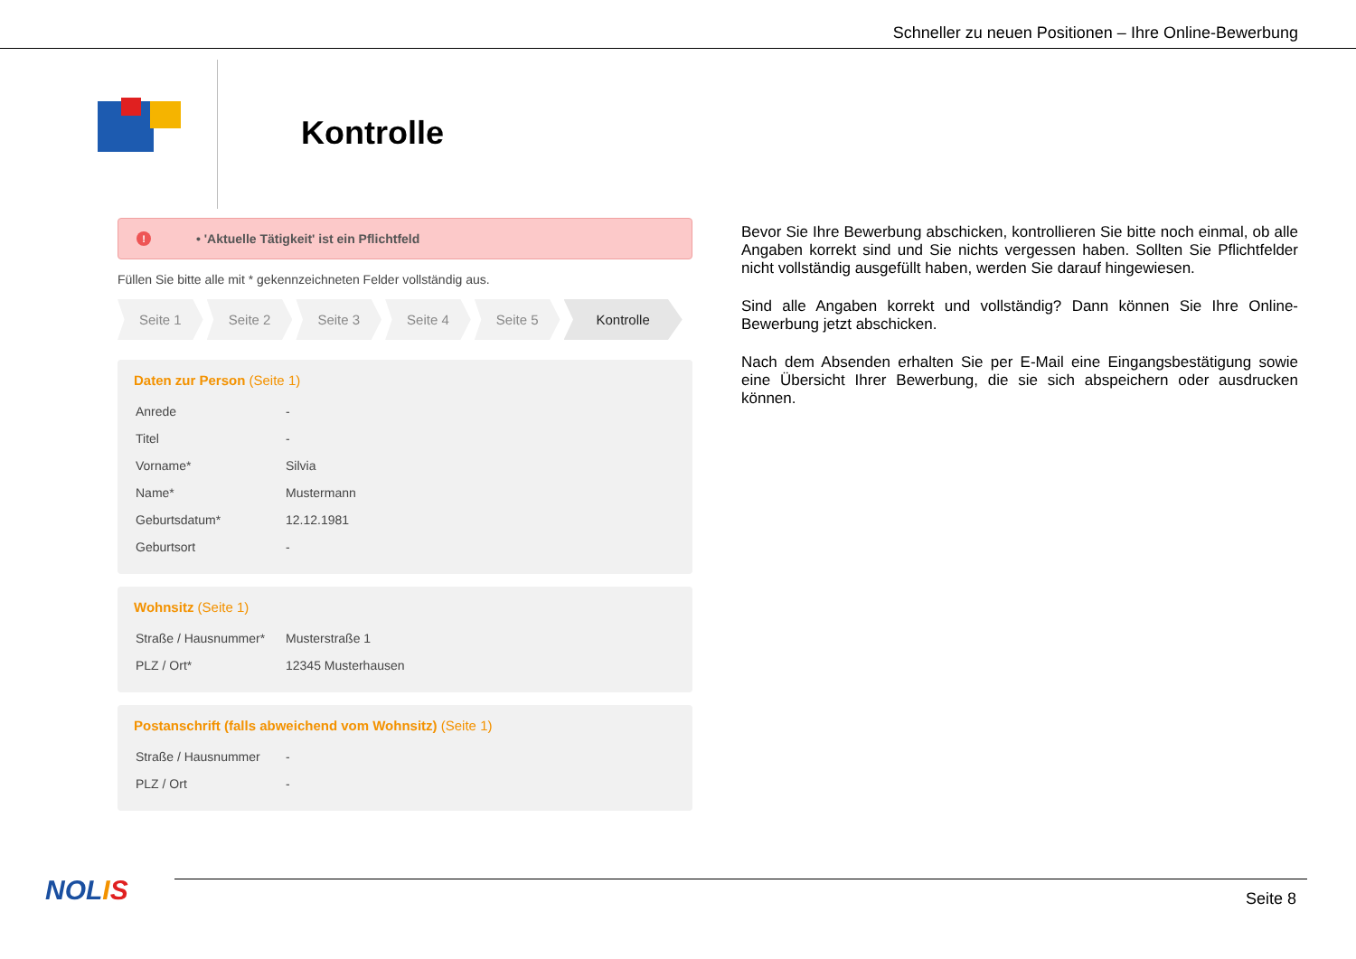Schneller zu neuen Positionen – Ihre Online-Bewerbung
Kontrolle
! • 'Aktuelle Tätigkeit' ist ein Pflichtfeld
Füllen Sie bitte alle mit * gekennzeichneten Felder vollständig aus.
Seite 1 Seite 2 Seite 3 Seite 4 Seite 5 Kontrolle
Daten zur Person (Seite 1)
| Anrede | - |
| Titel | - |
| Vorname* | Silvia |
| Name* | Mustermann |
| Geburtsdatum* | 12.12.1981 |
| Geburtsort | - |
Wohnsitz (Seite 1)
| Straße / Hausnummer* | Musterstraße 1 |
| PLZ / Ort* | 12345 Musterhausen |
Postanschrift (falls abweichend vom Wohnsitz) (Seite 1)
| Straße / Hausnummer | - |
| PLZ / Ort | - |
Bevor Sie Ihre Bewerbung abschicken, kontrollieren Sie bitte noch einmal, ob alle Angaben korrekt sind und Sie nichts vergessen haben. Sollten Sie Pflichtfelder nicht vollständig ausgefüllt haben, werden Sie darauf hingewiesen.
Sind alle Angaben korrekt und vollständig? Dann können Sie Ihre Online-Bewerbung jetzt abschicken.
Nach dem Absenden erhalten Sie per E-Mail eine Eingangsbestätigung sowie eine Übersicht Ihrer Bewerbung, die sie sich abspeichern oder ausdrucken können.
NOLIS Seite 8